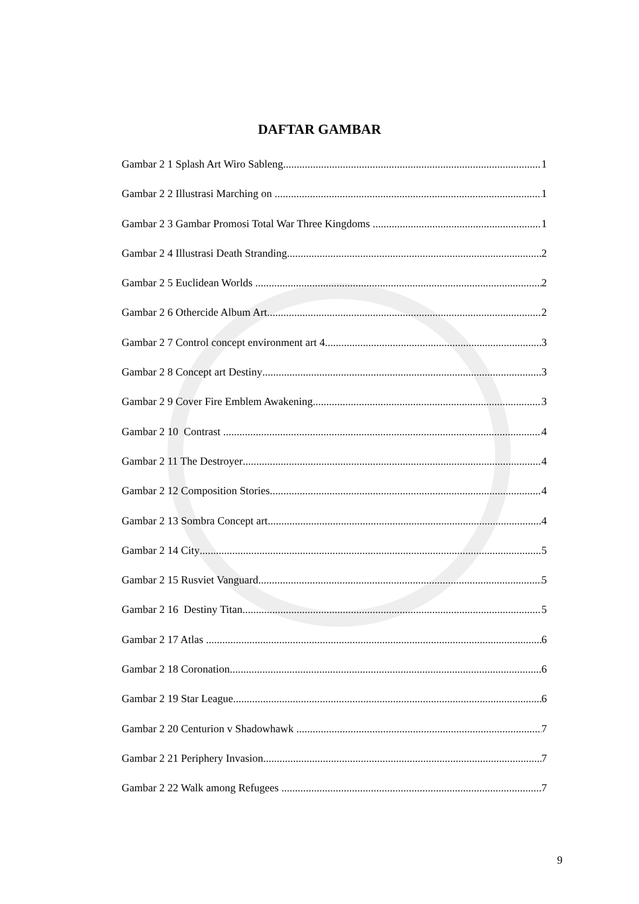DAFTAR GAMBAR
Gambar 2 1 Splash Art Wiro Sableng 1
Gambar 2 2 Illustrasi Marching on 1
Gambar 2 3 Gambar Promosi Total War Three Kingdoms 1
Gambar 2 4 Illustrasi Death Stranding 2
Gambar 2 5 Euclidean Worlds 2
Gambar 2 6 Othercide Album Art 2
Gambar 2 7 Control concept environment art 4 3
Gambar 2 8 Concept art Destiny 3
Gambar 2 9 Cover Fire Emblem Awakening 3
Gambar 2 10 Contrast 4
Gambar 2 11 The Destroyer 4
Gambar 2 12 Composition Stories 4
Gambar 2 13 Sombra Concept art 4
Gambar 2 14 City 5
Gambar 2 15 Rusviet Vanguard 5
Gambar 2 16 Destiny Titan 5
Gambar 2 17 Atlas 6
Gambar 2 18 Coronation 6
Gambar 2 19 Star League 6
Gambar 2 20 Centurion v Shadowhawk 7
Gambar 2 21 Periphery Invasion 7
Gambar 2 22 Walk among Refugees 7
9